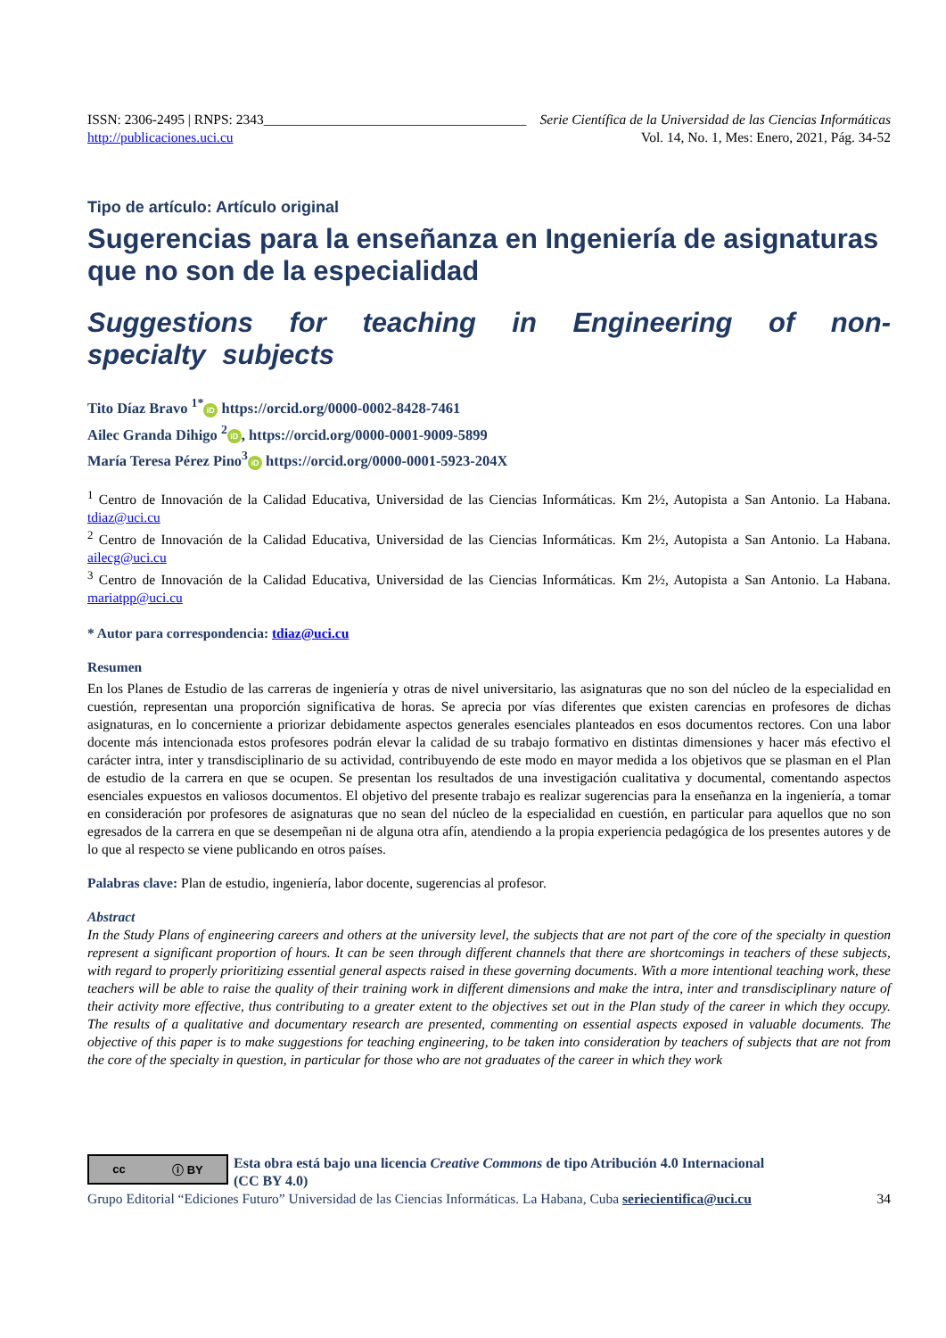ISSN: 2306-2495 | RNPS: 2343______________________________________ Serie Científica de la Universidad de las Ciencias Informáticas
http://publicaciones.uci.cu Vol. 14, No. 1, Mes: Enero, 2021, Pág. 34-52
Tipo de artículo: Artículo original
Sugerencias para la enseñanza en Ingeniería de asignaturas que no son de la especialidad
Suggestions for teaching in Engineering of non-specialty subjects
Tito Díaz Bravo <sup>1*</sup> iD https://orcid.org/0000-0002-8428-7461
Ailec Granda Dihigo <sup>2</sup> iD, https://orcid.org/0000-0001-9009-5899
María Teresa Pérez Pino<sup>3</sup> iD https://orcid.org/0000-0001-5923-204X
<sup>1</sup> Centro de Innovación de la Calidad Educativa, Universidad de las Ciencias Informáticas. Km 2½, Autopista a San Antonio. La Habana. tdiaz@uci.cu
<sup>2</sup> Centro de Innovación de la Calidad Educativa, Universidad de las Ciencias Informáticas. Km 2½, Autopista a San Antonio. La Habana. ailecg@uci.cu
<sup>3</sup> Centro de Innovación de la Calidad Educativa, Universidad de las Ciencias Informáticas. Km 2½, Autopista a San Antonio. La Habana. mariatpp@uci.cu
* Autor para correspondencia: tdiaz@uci.cu
Resumen
En los Planes de Estudio de las carreras de ingeniería y otras de nivel universitario, las asignaturas que no son del núcleo de la especialidad en cuestión, representan una proporción significativa de horas. Se aprecia por vías diferentes que existen carencias en profesores de dichas asignaturas, en lo concerniente a priorizar debidamente aspectos generales esenciales planteados en esos documentos rectores. Con una labor docente más intencionada estos profesores podrán elevar la calidad de su trabajo formativo en distintas dimensiones y hacer más efectivo el carácter intra, inter y transdisciplinario de su actividad, contribuyendo de este modo en mayor medida a los objetivos que se plasman en el Plan de estudio de la carrera en que se ocupen. Se presentan los resultados de una investigación cualitativa y documental, comentando aspectos esenciales expuestos en valiosos documentos. El objetivo del presente trabajo es realizar sugerencias para la enseñanza en la ingeniería, a tomar en consideración por profesores de asignaturas que no sean del núcleo de la especialidad en cuestión, en particular para aquellos que no son egresados de la carrera en que se desempeñan ni de alguna otra afín, atendiendo a la propia experiencia pedagógica de los presentes autores y de lo que al respecto se viene publicando en otros países.
Palabras clave: Plan de estudio, ingeniería, labor docente, sugerencias al profesor.
Abstract
In the Study Plans of engineering careers and others at the university level, the subjects that are not part of the core of the specialty in question represent a significant proportion of hours. It can be seen through different channels that there are shortcomings in teachers of these subjects, with regard to properly prioritizing essential general aspects raised in these governing documents. With a more intentional teaching work, these teachers will be able to raise the quality of their training work in different dimensions and make the intra, inter and transdisciplinary nature of their activity more effective, thus contributing to a greater extent to the objectives set out in the Plan study of the career in which they occupy. The results of a qualitative and documentary research are presented, commenting on essential aspects exposed in valuable documents. The objective of this paper is to make suggestions for teaching engineering, to be taken into consideration by teachers of subjects that are not from the core of the specialty in question, in particular for those who are not graduates of the career in which they work
cc ⓘ BY
Esta obra está bajo una licencia Creative Commons de tipo Atribución 4.0 Internacional
(CC BY 4.0)
Grupo Editorial “Ediciones Futuro” Universidad de las Ciencias Informáticas. La Habana, Cuba seriecientifica@uci.cu 34